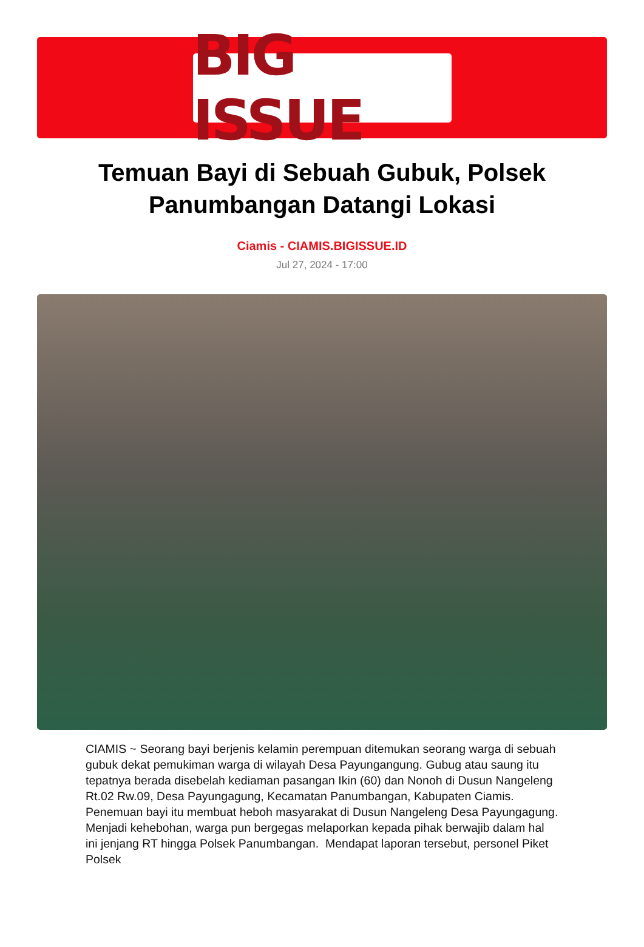BIG ISSUE
Temuan Bayi di Sebuah Gubuk, Polsek Panumbangan Datangi Lokasi
Ciamis - CIAMIS.BIGISSUE.ID
Jul 27, 2024 - 17:00
CIAMIS ~ Seorang bayi berjenis kelamin perempuan ditemukan seorang warga di sebuah gubuk dekat pemukiman warga di wilayah Desa Payungangung. Gubug atau saung itu tepatnya berada disebelah kediaman pasangan Ikin (60) dan Nonoh di Dusun Nangeleng Rt.02 Rw.09, Desa Payungagung, Kecamatan Panumbangan, Kabupaten Ciamis. Penemuan bayi itu membuat heboh masyarakat di Dusun Nangeleng Desa Payungagung. Menjadi kehebohan, warga pun bergegas melaporkan kepada pihak berwajib dalam hal ini jenjang RT hingga Polsek Panumbangan. Mendapat laporan tersebut, personel Piket Polsek